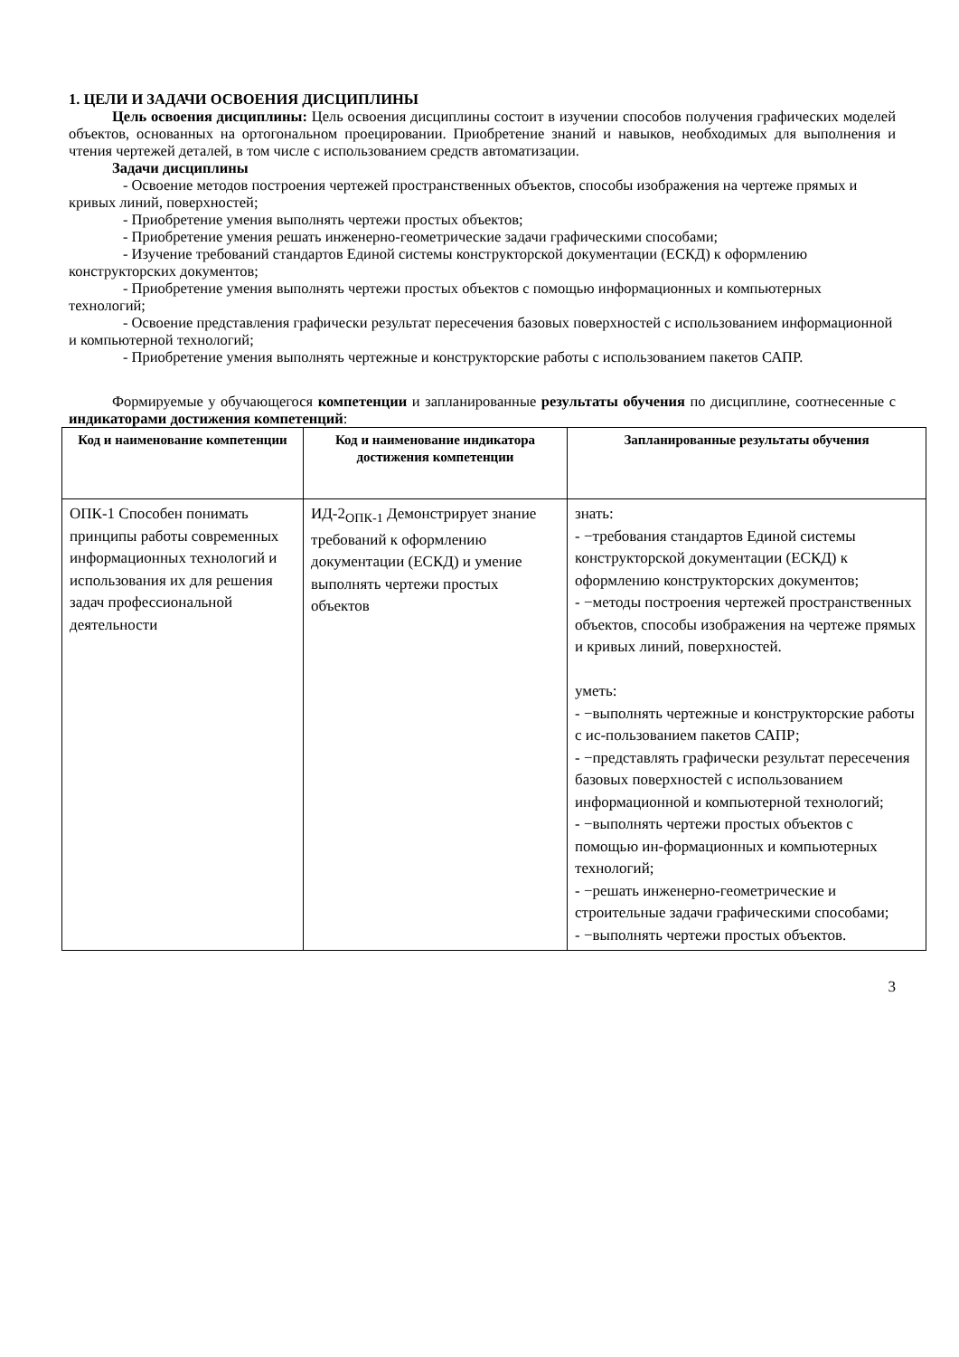1. ЦЕЛИ И ЗАДАЧИ ОСВОЕНИЯ ДИСЦИПЛИНЫ
Цель освоения дисциплины: Цель освоения дисциплины состоит в изучении способов получения графических моделей объектов, основанных на ортогональном проецировании. Приобретение знаний и навыков, необходимых для выполнения и чтения чертежей деталей, в том числе с использованием средств автоматизации.
Задачи дисциплины
- Освоение методов построения чертежей пространственных объектов, способы изображения на чертеже прямых и кривых линий, поверхностей;
- Приобретение умения выполнять чертежи простых объектов;
- Приобретение умения решать инженерно-геометрические задачи графическими способами;
- Изучение требований стандартов Единой системы конструкторской документации (ЕСКД) к оформлению конструкторских документов;
- Приобретение умения выполнять чертежи простых объектов с помощью информационных и компьютерных технологий;
- Освоение представления графически результат пересечения базовых поверхностей с использованием информационной и компьютерной технологий;
- Приобретение умения выполнять чертежные и конструкторские работы с использованием пакетов САПР.
Формируемые у обучающегося компетенции и запланированные результаты обучения по дисциплине, соотнесенные с индикаторами достижения компетенций:
| Код и наименование компетенции | Код и наименование индикатора достижения компетенции | Запланированные результаты обучения |
| --- | --- | --- |
| ОПК-1 Способен понимать принципы работы современных информационных технологий и использования их для решения задач профессиональной деятельности | ИД-2<sub>ОПК-1</sub> Демонстрирует знание требований к оформлению документации (ЕСКД) и умение выполнять чертежи простых объектов | знать: - −требования стандартов Единой системы конструкторской документации (ЕСКД) к оформлению конструкторских документов; - −методы построения чертежей пространственных объектов, способы изображения на чертеже прямых и кривых линий, поверхностей. уметь: - −выполнять чертежные и конструкторские работы с ис-пользованием пакетов САПР; - −представлять графически результат пересечения базовых поверхностей с использованием информационной и компьютерной технологий; - −выполнять чертежи простых объектов с помощью ин-формационных и компьютерных технологий; - −решать инженерно-геометрические и строительные задачи графическими способами; - −выполнять чертежи простых объектов. |
3